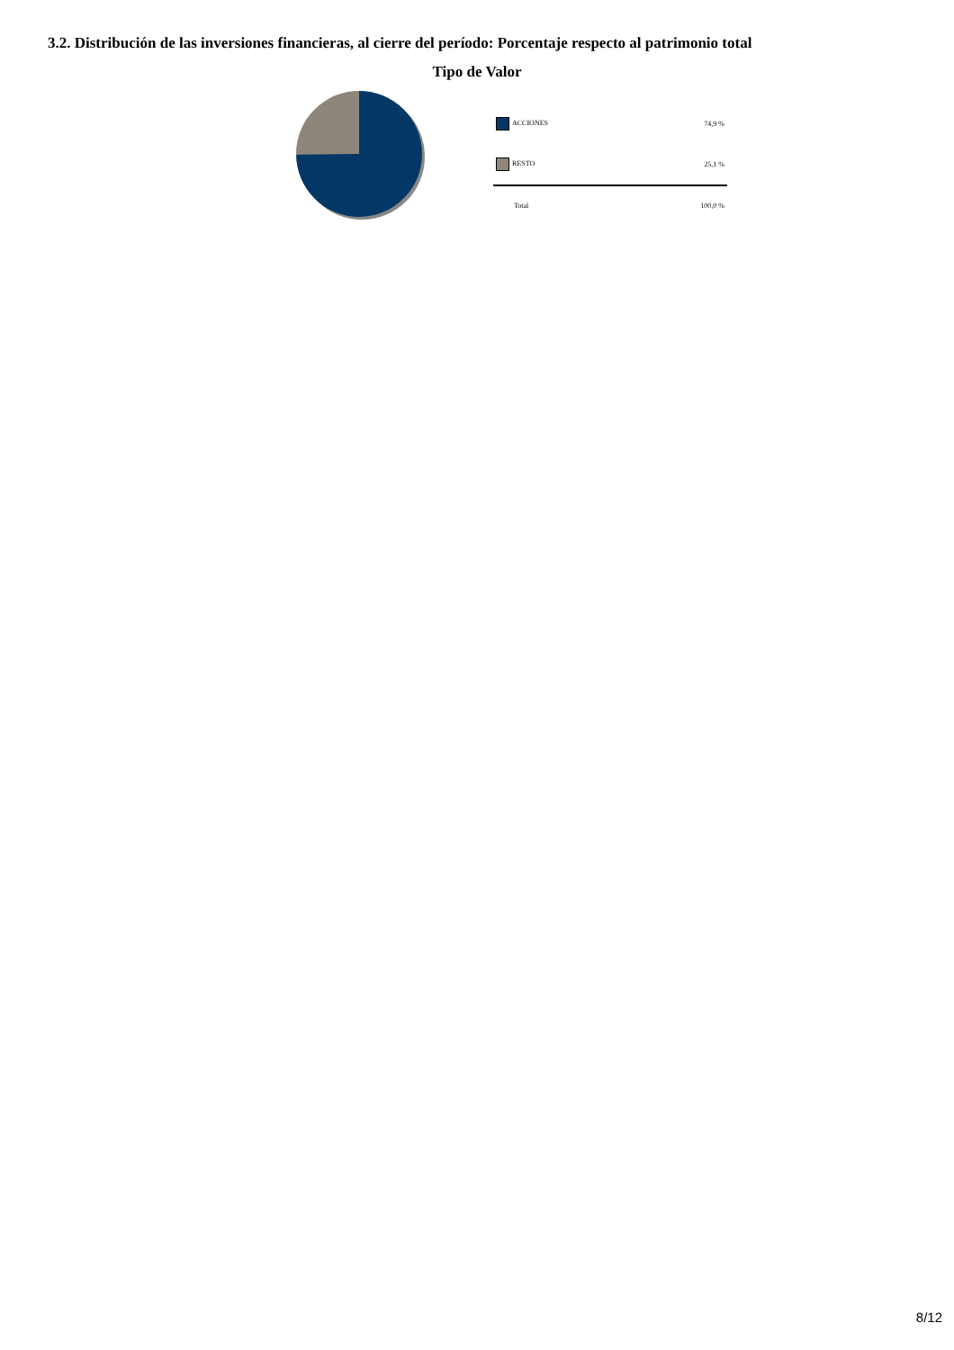3.2. Distribución de las inversiones financieras, al cierre del período: Porcentaje respecto al patrimonio total
Tipo de Valor
| ACCIONES | 74,9 % |
| RESTO | 25,1 % |
| Total | 100,0 % |
8/12